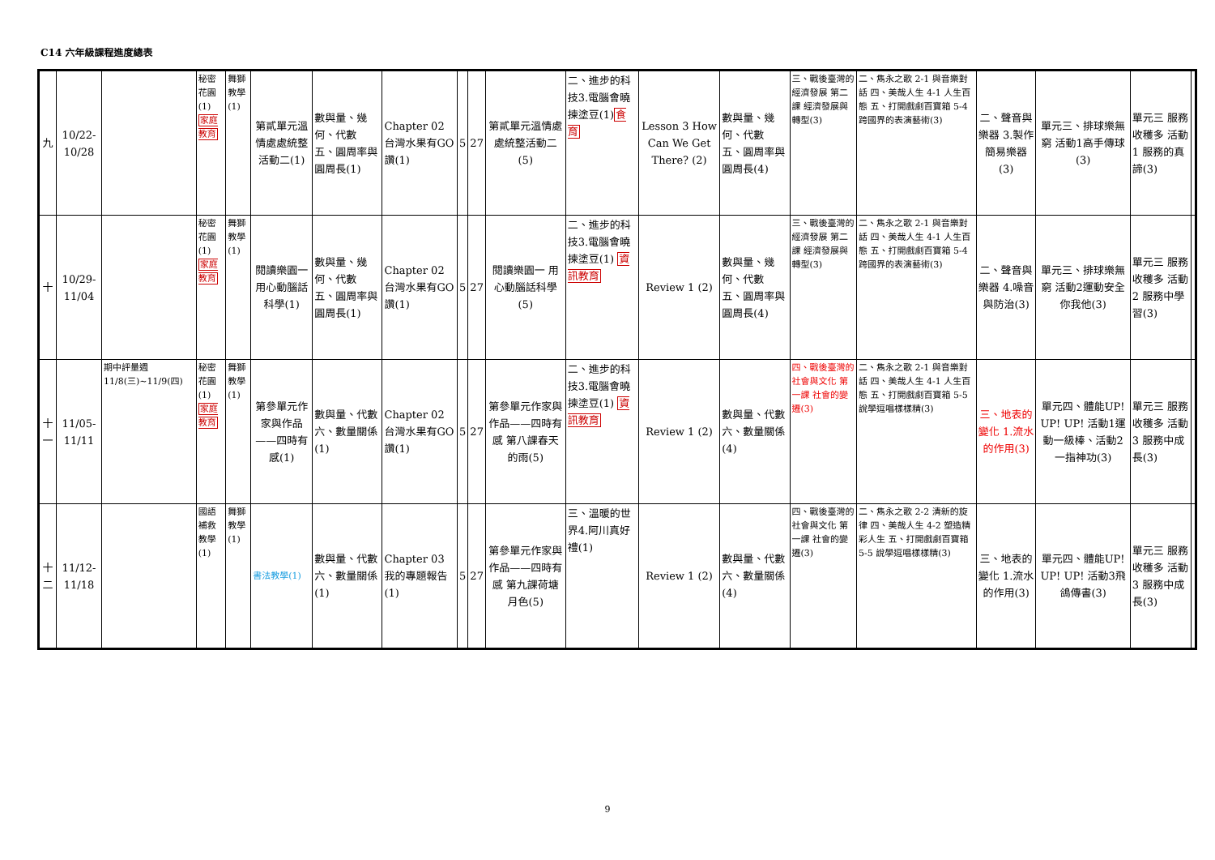C14 六年級課程進度總表
| 九 | 10/22-10/28 | | 秘密花園(1) 家庭教育 | 舞獅教學(1) | 第貳單元溫情處處統整活動二(1) | 數與量、幾何、代數 五、圓周率與圓周長(1) | Chapter 02 台灣水果有GO讚(1) | 5 | 27 | 第貳單元溫情處處統整活動二(5) | 二、進步的科技3.電腦會曉揀塗豆(1) 食育 | Lesson 3 How Can We Get There? (2) | 數與量、幾何、代數 五、圓周率與圓周長(4) | 三、戰後臺灣的經濟發展 第二課 經濟發展與轉型(3) | 二、雋永之歌 2-1 與音樂對話 四、美哉人生 4-1 人生百態 五、打開戲劇百寶箱 5-4 跨國界的表演藝術(3) | 二、聲音與樂器 3.製作簡易樂器(3) | 單元三、排球樂無窮 活動1高手傳球(3) | 單元三 服務收穫多 活動1 服務的真諦(3) | |
| 十 | 10/29-11/04 | | 秘密花園(1) 家庭教育 | 舞獅教學(1) | 閱讀樂園一 用心動腦話科學(1) | 數與量、幾何、代數 五、圓周率與圓周長(1) | Chapter 02 台灣水果有GO讚(1) | 5 | 27 | 閱讀樂園一 用心動腦話科學(5) | 二、進步的科技3.電腦會曉揀塗豆(1) 資訊教育 | Review 1 (2) | 數與量、幾何、代數 五、圓周率與圓周長(4) | 三、戰後臺灣的經濟發展 第二課 經濟發展與轉型(3) | 二、雋永之歌 2-1 與音樂對話 四、美哉人生 4-1 人生百態 五、打開戲劇百寶箱 5-4 跨國界的表演藝術(3) | 二、聲音與樂器 4.噪音與防治(3) | 單元三、排球樂無窮 活動2運動安全你我他(3) | 單元三 服務收穫多 活動2 服務中學習(3) | |
| 十一 | 11/05-11/11 | 期中評量週 11/8(三)~11/9(四) | 秘密花園(1) 家庭教育 | 舞獅教學(1) | 第參單元作家與作品——四時有感(1) | 數與量、代數 六、數量關係(1) | Chapter 02 台灣水果有GO讚(1) | 5 | 27 | 第參單元作家與作品——四時有感 第八課春天的雨(5) | 二、進步的科技3.電腦會曉揀塗豆(1) 資訊教育 | Review 1 (2) | 數與量、代數 六、數量關係(4) | 四、戰後臺灣的社會與文化 第一課 社會的變遷(3) | 二、雋永之歌 2-1 與音樂對話 四、美哉人生 4-1 人生百態 五、打開戲劇百寶箱 5-5 說學逗唱樣樣精(3) | 三、地表的變化 1.流水的作用(3) | 單元四、體能UP! UP! UP! 活動1運動一級棒、活動2一指神功(3) | 單元三 服務收穫多 活動3 服務中成長(3) | |
| 十二 | 11/12-11/18 | | 國語補救教學(1) | 舞獅教學(1) | 書法教學(1) | 數與量、代數 六、數量關係(1) | Chapter 03 我的專題報告(1) | 5 | 27 | 第參單元作家與作品——四時有感 第九課荷塘月色(5) | 三、溫暖的世界4.阿川真好禮(1) | Review 1 (2) | 數與量、代數 六、數量關係(4) | 四、戰後臺灣的社會與文化 第一課 社會的變遷(3) | 二、雋永之歌 2-2 清新的旋律 四、美哉人生 4-2 塑造精彩人生 五、打開戲劇百寶箱 5-5 說學逗唱樣樣精(3) | 三、地表的變化 1.流水的作用(3) | 單元四、體能UP! UP! UP! 活動3飛鴿傳書(3) | 單元三 服務收穫多 活動3 服務中成長(3) | |
9